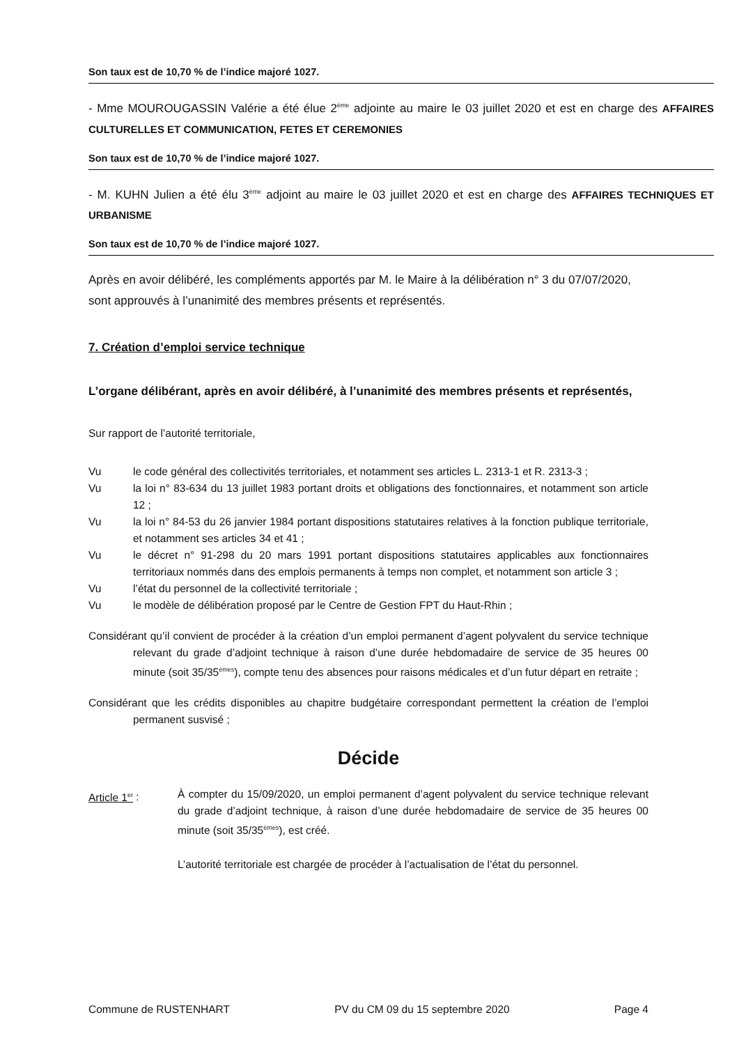Son taux est de 10,70 % de l’indice majoré 1027.
- Mme MOUROUGASSIN Valérie a été élue 2<sup>ème</sup> adjointe au maire le 03 juillet 2020 et est en charge des AFFAIRES CULTURELLES ET COMMUNICATION, FETES ET CEREMONIES
Son taux est de 10,70 % de l’indice majoré 1027.
- M. KUHN Julien a été élu 3<sup>ème</sup> adjoint au maire le 03 juillet 2020 et est en charge des AFFAIRES TECHNIQUES ET URBANISME
Son taux est de 10,70 % de l’indice majoré 1027.
Après en avoir délibéré, les compléments apportés par M. le Maire à la délibération n° 3 du 07/07/2020, sont approuvés à l’unanimité des membres présents et représentés.
7. Création d’emploi service technique
L’organe délibérant, après en avoir délibéré, à l’unanimité des membres présents et représentés,
Sur rapport de l’autorité territoriale,
Vu le code général des collectivités territoriales, et notamment ses articles L. 2313-1 et R. 2313-3 ;
Vu la loi n° 83-634 du 13 juillet 1983 portant droits et obligations des fonctionnaires, et notamment son article 12 ;
Vu la loi n° 84-53 du 26 janvier 1984 portant dispositions statutaires relatives à la fonction publique territoriale, et notamment ses articles 34 et 41 ;
Vu le décret n° 91-298 du 20 mars 1991 portant dispositions statutaires applicables aux fonctionnaires territoriaux nommés dans des emplois permanents à temps non complet, et notamment son article 3 ;
Vu l’état du personnel de la collectivité territoriale ;
Vu le modèle de délibération proposé par le Centre de Gestion FPT du Haut-Rhin ;
Considérant qu’il convient de procéder à la création d’un emploi permanent d’agent polyvalent du service technique relevant du grade d’adjoint technique à raison d’une durée hebdomadaire de service de 35 heures 00 minute (soit 35/35<sup>èmes</sup>), compte tenu des absences pour raisons médicales et d’un futur départ en retraite ;
Considérant que les crédits disponibles au chapitre budgétaire correspondant permettent la création de l’emploi permanent susvisé ;
Décide
Article 1<sup>er</sup> : À compter du 15/09/2020, un emploi permanent d’agent polyvalent du service technique relevant du grade d’adjoint technique, à raison d’une durée hebdomadaire de service de 35 heures 00 minute (soit 35/35<sup>èmes</sup>), est créé.
L’autorité territoriale est chargée de procéder à l’actualisation de l’état du personnel.
Commune de RUSTENHART PV du CM 09 du 15 septembre 2020 Page 4